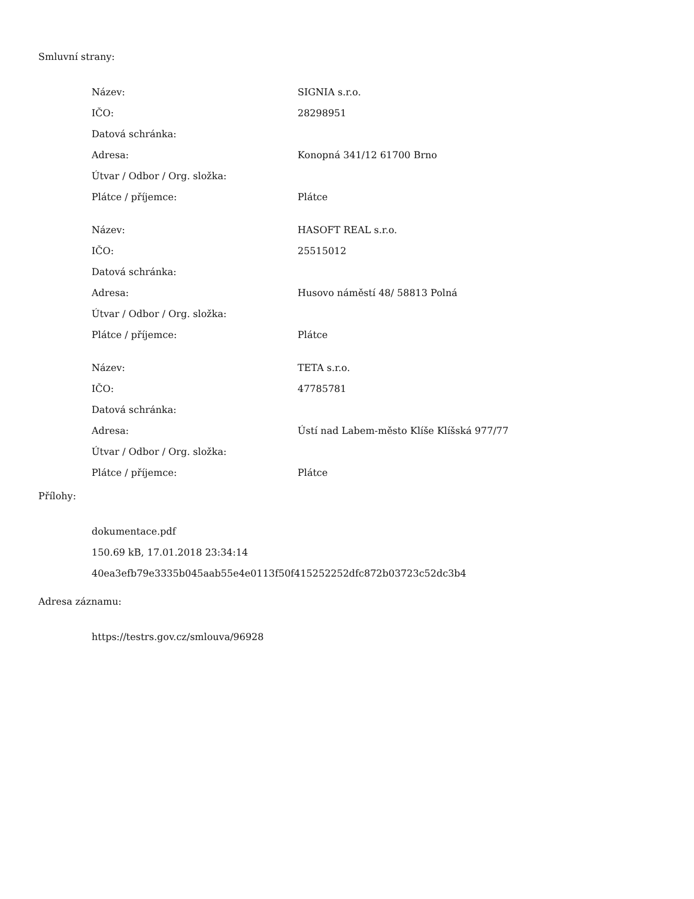Smluvní strany:
| Název: | SIGNIA s.r.o. |
| IČO: | 28298951 |
| Datová schránka: | |
| Adresa: | Konopná 341/12 61700 Brno |
| Útvar / Odbor / Org. složka: | |
| Plátce / příjemce: | Plátce |
| Název: | HASOFT REAL s.r.o. |
| IČO: | 25515012 |
| Datová schránka: | |
| Adresa: | Husovo náměstí 48/ 58813 Polná |
| Útvar / Odbor / Org. složka: | |
| Plátce / příjemce: | Plátce |
| Název: | TETA s.r.o. |
| IČO: | 47785781 |
| Datová schránka: | |
| Adresa: | Ústí nad Labem-město Klíše Klíšská 977/77 |
| Útvar / Odbor / Org. složka: | |
| Plátce / příjemce: | Plátce |
Přílohy:
dokumentace.pdf
150.69 kB, 17.01.2018 23:34:14
40ea3efb79e3335b045aab55e4e0113f50f415252252dfc872b03723c52dc3b4
Adresa záznamu:
https://testrs.gov.cz/smlouva/96928